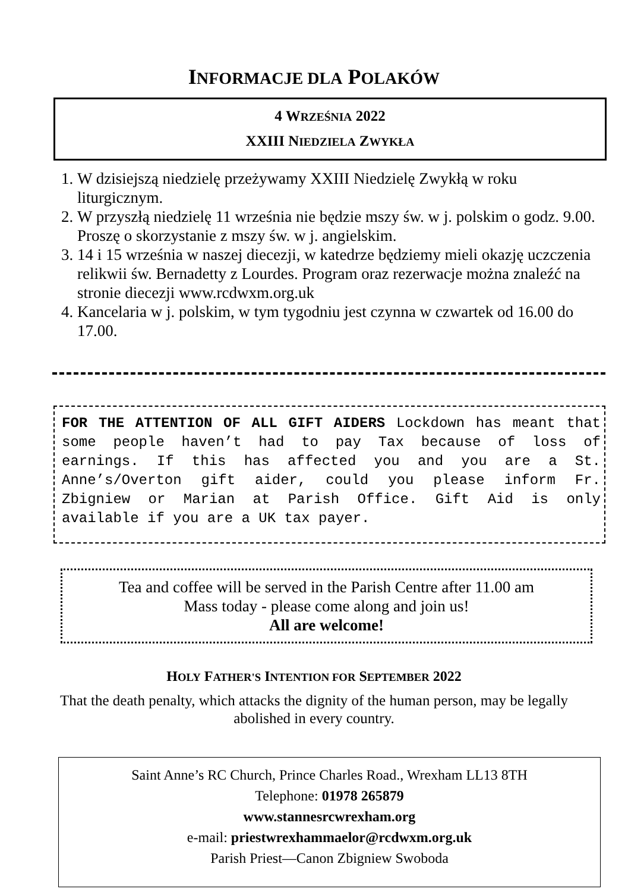INFORMACJE DLA POLAKÓW
4 WRZEŚNIA 2022
XXIII NIEDZIELA ZWYKŁA
1. W dzisiejszą niedzielę przeżywamy XXIII Niedzielę Zwykłą w roku liturgicznym.
2. W przyszłą niedzielę 11 września nie będzie mszy św. w j. polskim o godz. 9.00. Proszę o skorzystanie z mszy św. w j. angielskim.
3. 14 i 15 września w naszej diecezji, w katedrze będziemy mieli okazję uczczenia relikwii św. Bernadetty z Lourdes. Program oraz rezerwacje można znaleźć na stronie diecezji www.rcdwxm.org.uk
4. Kancelaria w j. polskim, w tym tygodniu jest czynna w czwartek od 16.00 do 17.00.
FOR THE ATTENTION OF ALL GIFT AIDERS Lockdown has meant that some people haven’t had to pay Tax because of loss of earnings. If this has affected you and you are a St. Anne’s/Overton gift aider, could you please inform Fr. Zbigniew or Marian at Parish Office. Gift Aid is only available if you are a UK tax payer.
Tea and coffee will be served in the Parish Centre after 11.00 am
Mass today - please come along and join us!
All are welcome!
HOLY FATHER'S INTENTION FOR SEPTEMBER 2022
That the death penalty, which attacks the dignity of the human person, may be legally abolished in every country.
Saint Anne’s RC Church, Prince Charles Road., Wrexham LL13 8TH
Telephone: 01978 265879
www.stannesrcwrexham.org
e-mail: priestwrexhammaelor@rcdwxm.org.uk
Parish Priest—Canon Zbigniew Swoboda